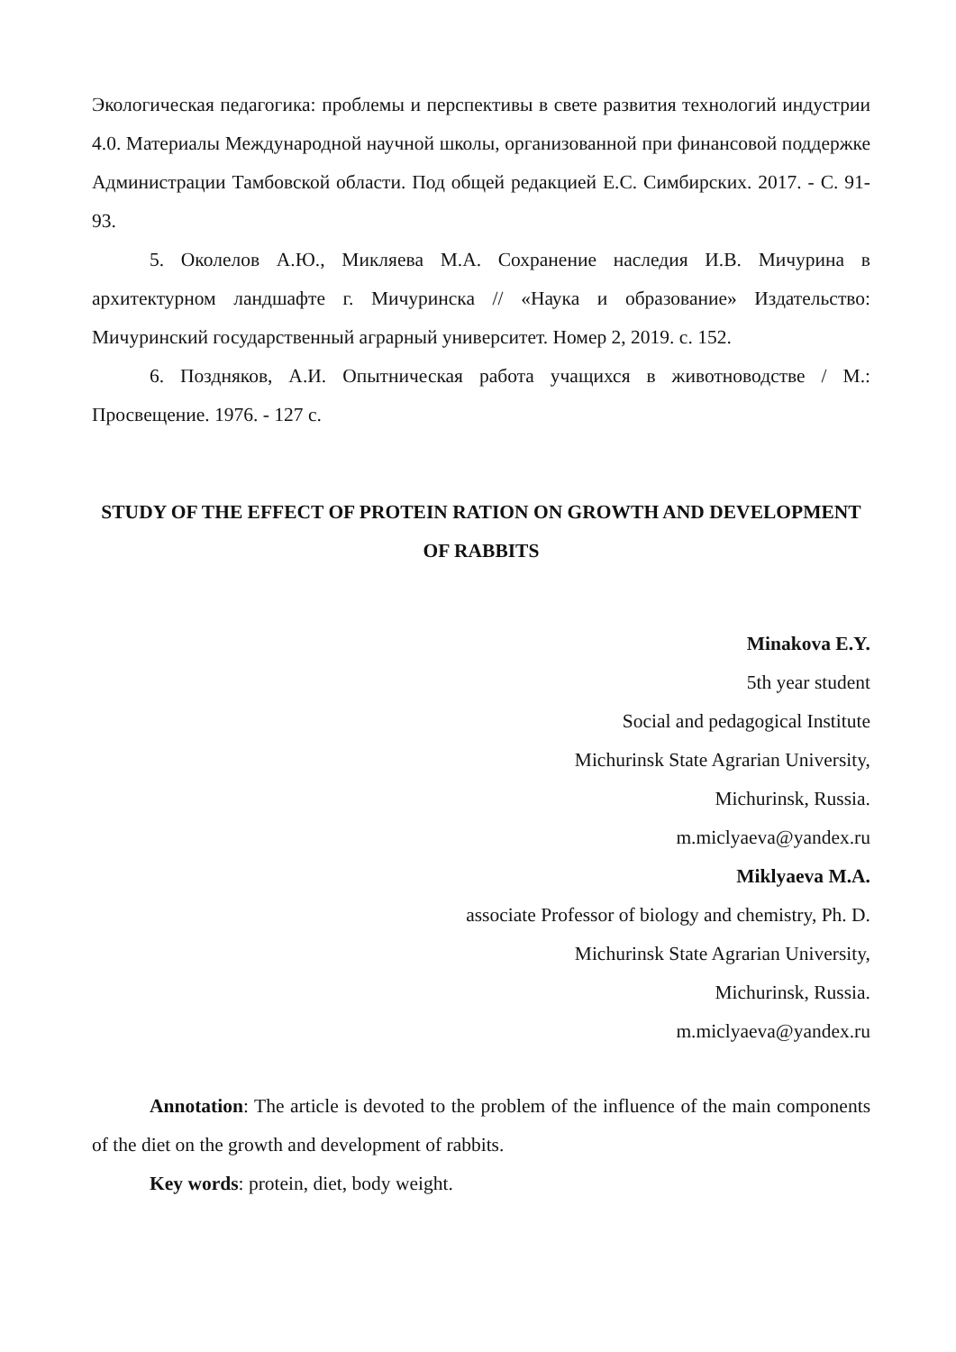Экологическая педагогика: проблемы и перспективы в свете развития технологий индустрии 4.0. Материалы Международной научной школы, организованной при финансовой поддержке Администрации Тамбовской области. Под общей редакцией Е.С. Симбирских. 2017. - С. 91-93.
5. Околелов А.Ю., Микляева М.А. Сохранение наследия И.В. Мичурина в архитектурном ландшафте г. Мичуринска // «Наука и образование» Издательство: Мичуринский государственный аграрный университет. Номер 2, 2019. с. 152.
6. Поздняков, А.И. Опытническая работа учащихся в животноводстве / М.: Просвещение. 1976. - 127 с.
STUDY OF THE EFFECT OF PROTEIN RATION ON GROWTH AND DEVELOPMENT OF RABBITS
Minakova E.Y.
5th year student
Social and pedagogical Institute
Michurinsk State Agrarian University,
Michurinsk, Russia.
m.miclyaeva@yandex.ru
Miklyaeva M.A.
associate Professor of biology and chemistry, Ph. D.
Michurinsk State Agrarian University,
Michurinsk, Russia.
m.miclyaeva@yandex.ru
Annotation: The article is devoted to the problem of the influence of the main components of the diet on the growth and development of rabbits.
Key words: protein, diet, body weight.